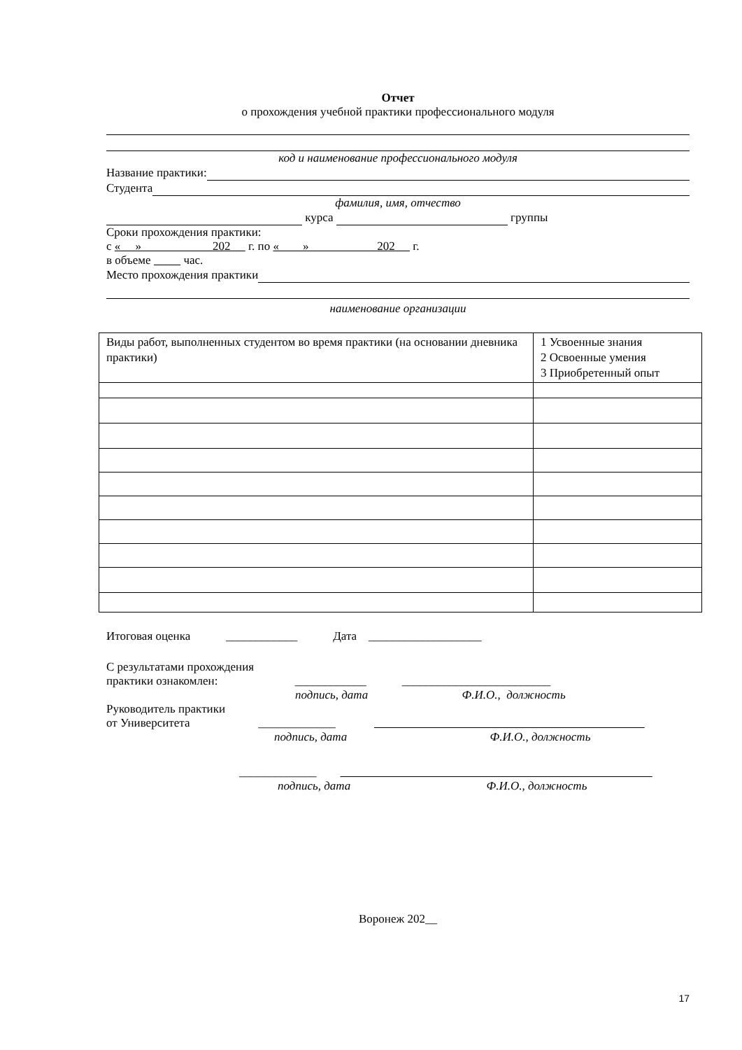Отчет
о прохождения учебной практики профессионального модуля
код и наименование профессионального модуля
Название практики:
Студента
фамилия, имя, отчество
курса группы
Сроки прохождения практики:
с « » 202 г. по « » 202 г.
в объеме час.
Место прохождения практики
наименование организации
| Виды работ, выполненных студентом во время практики (на основании дневника практики) | 1 Усвоенные знания 2 Освоенные умения 3 Приобретенный опыт |
Итоговая оценка ____________ Дата ___________________
С результатами прохождения
практики ознакомлен: ____________ _________________________
подпись, дата Ф.И.О., должность
Руководитель практики
от Университета _____________
подпись, дата Ф.И.О., должность
_____________
подпись, дата Ф.И.О., должность
Воронеж 202__
17